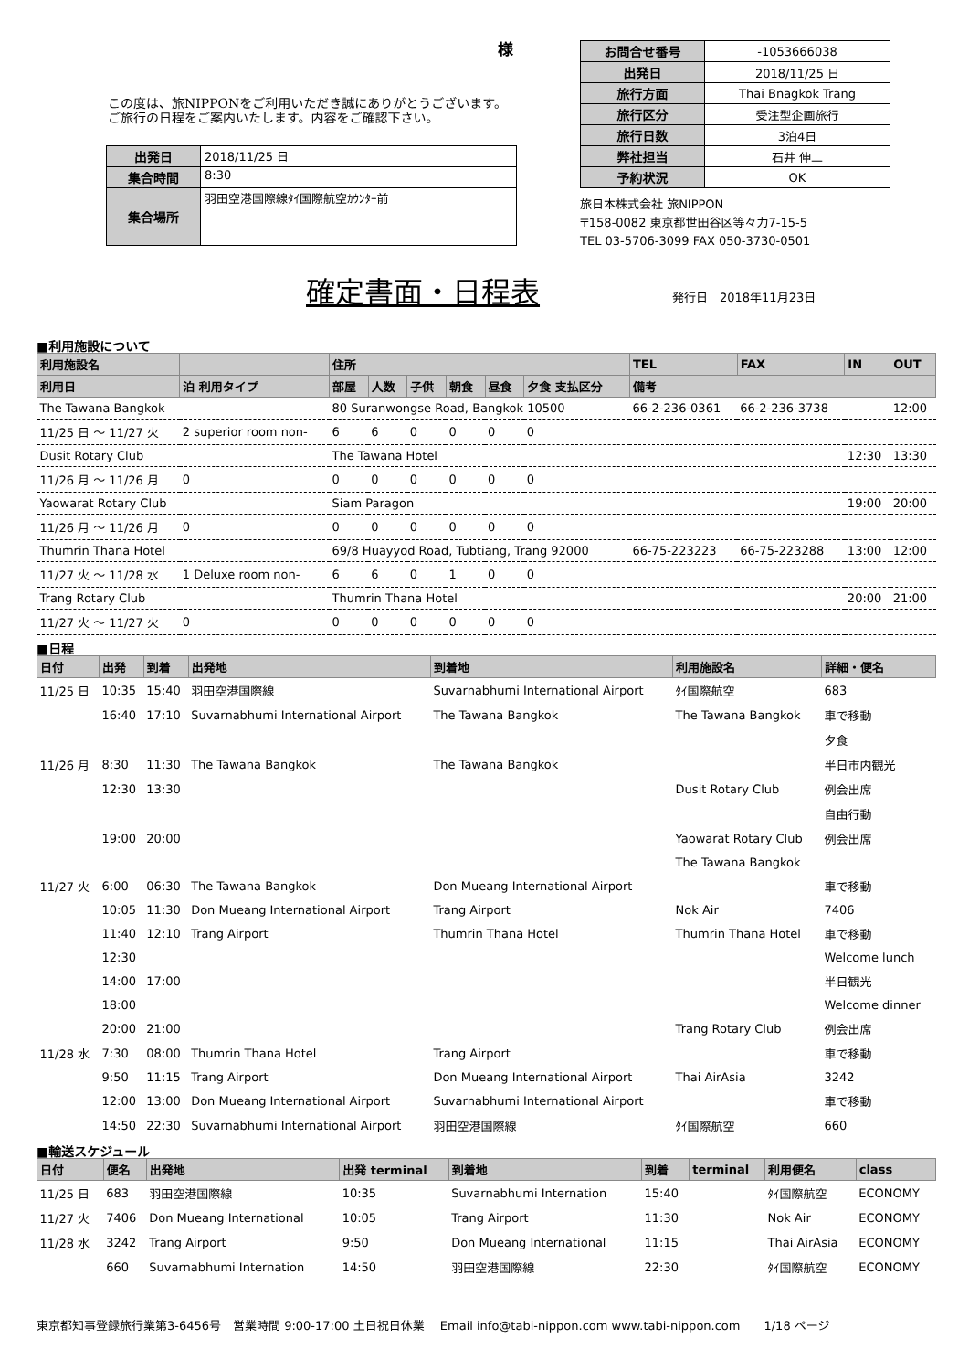様
この度は、旅NIPPONをご利用いただき誠にありがとうございます。
ご旅行の日程をご案内いたします。内容をご確認下さい。
| 出発日 | 2018/11/25 日 |
| 集合時間 | 8:30 |
| 集合場所 | 羽田空港国際線ﾀｲ国際航空ｶｳﾝﾀｰ前 |
| お問合せ番号 | -1053666038 |
| 出発日 | 2018/11/25 日 |
| 旅行方面 | Thai Bnagkok Trang |
| 旅行区分 | 受注型企画旅行 |
| 旅行日数 | 3泊4日 |
| 弊社担当 | 石井 伸二 |
| 予約状況 | OK |
旅日本株式会社 旅NIPPON
〒158-0082 東京都世田谷区等々力7-15-5
TEL 03-5706-3099 FAX 050-3730-0501
確定書面・日程表
発行日　2018年11月23日
■利用施設について
| 利用施設名 | | 住所 | | | | | | TEL | FAX | IN | OUT |
| --- | --- | --- | --- | --- | --- | --- | --- | --- | --- | --- | --- |
| 利用日 | 泊 利用タイプ | 部屋 | 人数 | 子供 | 朝食 | 昼食 | 夕食 支払区分 | 備考 | | | |
| The Tawana Bangkok | | 80 Suranwongse Road, Bangkok 10500 | | | | | | 66-2-236-0361 | 66-2-236-3738 | | 12:00 |
| 11/25 日 ～ 11/27 火 | 2 superior room non- | 6 | 6 | 0 | 0 | 0 | 0 | | | | |
| Dusit Rotary Club | | The Tawana Hotel | | | | | | | | 12:30 | 13:30 |
| 11/26 月 ～ 11/26 月 | 0 | 0 | 0 | 0 | 0 | 0 | 0 | | | | |
| Yaowarat Rotary Club | | Siam Paragon | | | | | | | | 19:00 | 20:00 |
| 11/26 月 ～ 11/26 月 | 0 | 0 | 0 | 0 | 0 | 0 | 0 | | | | |
| Thumrin Thana Hotel | | 69/8 Huayyod Road, Tubtiang, Trang 92000 | | | | | | 66-75-223223 | 66-75-223288 | 13:00 | 12:00 |
| 11/27 火 ～ 11/28 水 | 1 Deluxe room non- | 6 | 6 | 0 | 1 | 0 | 0 | | | | |
| Trang Rotary Club | | Thumrin Thana Hotel | | | | | | | | 20:00 | 21:00 |
| 11/27 火 ～ 11/27 火 | 0 | 0 | 0 | 0 | 0 | 0 | 0 | | | | |
■日程
| 日付 | 出発 | 到着 | 出発地 | 到着地 | 利用施設名 | 詳細・便名 |
| --- | --- | --- | --- | --- | --- | --- |
| 11/25 日 | 10:35 | 15:40 | 羽田空港国際線 | Suvarnabhumi International Airport | ﾀｲ国際航空 | 683 |
| | 16:40 | 17:10 | Suvarnabhumi International Airport | The Tawana Bangkok | The Tawana Bangkok | 車で移動 |
| | | | | | | 夕食 |
| 11/26 月 | 8:30 | 11:30 | The Tawana Bangkok | The Tawana Bangkok | | 半日市内観光 |
| | 12:30 | 13:30 | | | Dusit Rotary Club | 例会出席 |
| | | | | | | 自由行動 |
| | 19:00 | 20:00 | | | Yaowarat Rotary Club | 例会出席 |
| | | | | | The Tawana Bangkok | |
| 11/27 火 | 6:00 | 06:30 | The Tawana Bangkok | Don Mueang International Airport | | 車で移動 |
| | 10:05 | 11:30 | Don Mueang International Airport | Trang Airport | Nok Air | 7406 |
| | 11:40 | 12:10 | Trang Airport | Thumrin Thana Hotel | Thumrin Thana Hotel | 車で移動 |
| | 12:30 | | | | | Welcome lunch |
| | 14:00 | 17:00 | | | | 半日観光 |
| | 18:00 | | | | | Welcome dinner |
| | 20:00 | 21:00 | | | Trang Rotary Club | 例会出席 |
| 11/28 水 | 7:30 | 08:00 | Thumrin Thana Hotel | Trang Airport | | 車で移動 |
| | 9:50 | 11:15 | Trang Airport | Don Mueang International Airport | Thai AirAsia | 3242 |
| | 12:00 | 13:00 | Don Mueang International Airport | Suvarnabhumi International Airport | | 車で移動 |
| | 14:50 | 22:30 | Suvarnabhumi International Airport | 羽田空港国際線 | ﾀｲ国際航空 | 660 |
■輸送スケジュール
| 日付 | 便名 | 出発地 | 出発 terminal | 到着地 | 到着 | terminal | 利用便名 | class |
| --- | --- | --- | --- | --- | --- | --- | --- | --- |
| 11/25 日 | 683 | 羽田空港国際線 | 10:35 | Suvarnabhumi Internation | 15:40 | | ﾀｲ国際航空 | ECONOMY |
| 11/27 火 | 7406 | Don Mueang International | 10:05 | Trang Airport | 11:30 | | Nok Air | ECONOMY |
| 11/28 水 | 3242 | Trang Airport | 9:50 | Don Mueang International | 11:15 | | Thai AirAsia | ECONOMY |
| | 660 | Suvarnabhumi Internation | 14:50 | 羽田空港国際線 | 22:30 | | ﾀｲ国際航空 | ECONOMY |
東京都知事登録旅行業第3-6456号　営業時間 9:00-17:00 土日祝日休業　 Email info@tabi-nippon.com www.tabi-nippon.com　　1/18 ページ